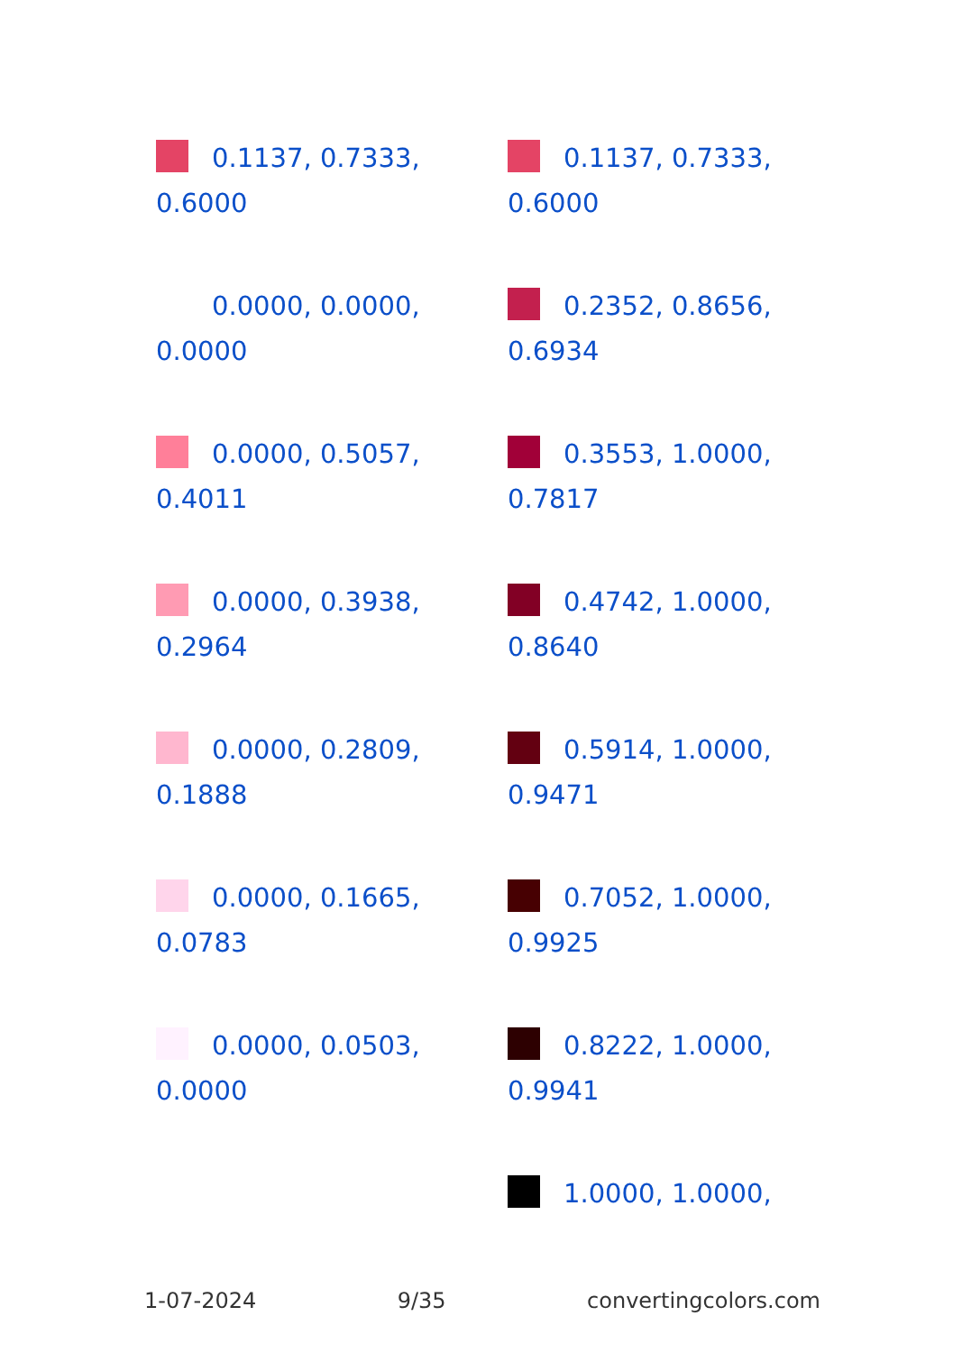0.1137, 0.7333, 0.6000
0.0000, 0.0000, 0.0000
0.0000, 0.5057, 0.4011
0.0000, 0.3938, 0.2964
0.0000, 0.2809, 0.1888
0.0000, 0.1665, 0.0783
0.0000, 0.0503, 0.0000
0.1137, 0.7333, 0.6000
0.2352, 0.8656, 0.6934
0.3553, 1.0000, 0.7817
0.4742, 1.0000, 0.8640
0.5914, 1.0000, 0.9471
0.7052, 1.0000, 0.9925
0.8222, 1.0000, 0.9941
1.0000, 1.0000,
1-07-2024 9/35 convertingcolors.com